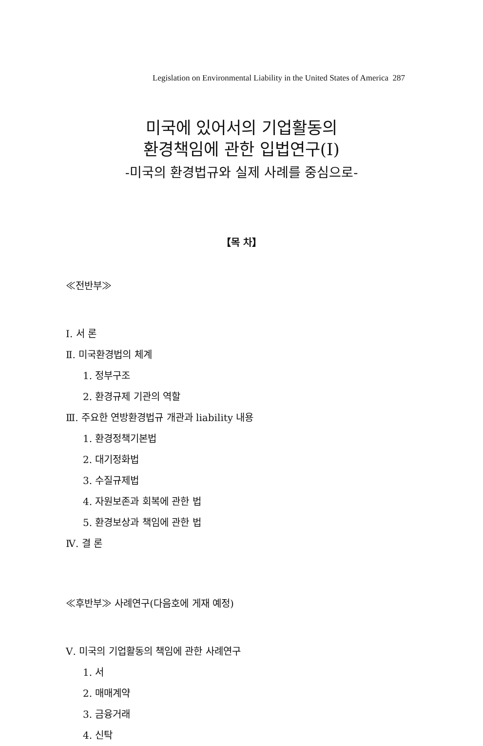Legislation on Environmental Liability in the United States of America 287
미국에 있어서의 기업활동의
환경책임에 관한 입법연구(Ⅰ)
-미국의 환경법규와 실제 사례를 중심으로-
【목 차】
≪전반부≫
Ⅰ. 서 론
Ⅱ. 미국환경법의 체계
1. 정부구조
2. 환경규제 기관의 역할
Ⅲ. 주요한 연방환경법규 개관과 liability 내용
1. 환경정책기본법
2. 대기정화법
3. 수질규제법
4. 자원보존과 회복에 관한 법
5. 환경보상과 책임에 관한 법
Ⅳ. 결 론
≪후반부≫ 사례연구(다음호에 게재 예정)
Ⅴ. 미국의 기업활동의 책임에 관한 사례연구
1. 서
2. 매매계약
3. 금융거래
4. 신탁